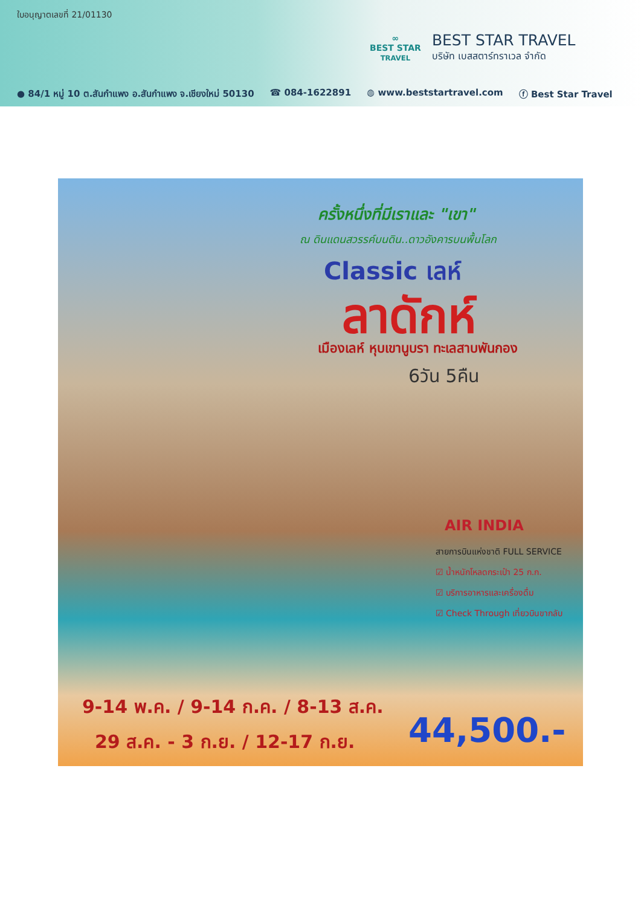ใบอนุญาตเลขที่ 21/01130
∞
BEST STAR
TRAVEL
BEST STAR TRAVEL
บริษัท เบสสตาร์ทราเวล จำกัด
● 84/1 หมู่ 10 ต.สันกำแพง อ.สันกำแพง จ.เชียงใหม่ 50130 ☎ 084-1622891 ◍ www.beststartravel.com ⓕ Best Star Travel
ครั้งหนึ่งที่มีเราและ "เขา"
ณ ดินแดนสวรรค์บนดิน..ดาวอังคารบนพื้นโลก
Classic เลห์
ลาดักห์
เมืองเลห์ หุบเขานูบรา ทะเลสาบพันกอง
6วัน 5คืน
AIR INDIA
สายการบินแห่งชาติ FULL SERVICE
☑ น้ำหนักโหลดกระเป๋า 25 ก.ก.
☑ บริการอาหารและเครื่องดื่ม
☑ Check Through เที่ยวบินขากลับ
9-14 พ.ค. / 9-14 ก.ค. / 8-13 ส.ค.
29 ส.ค. - 3 ก.ย. / 12-17 ก.ย.
44,500.-